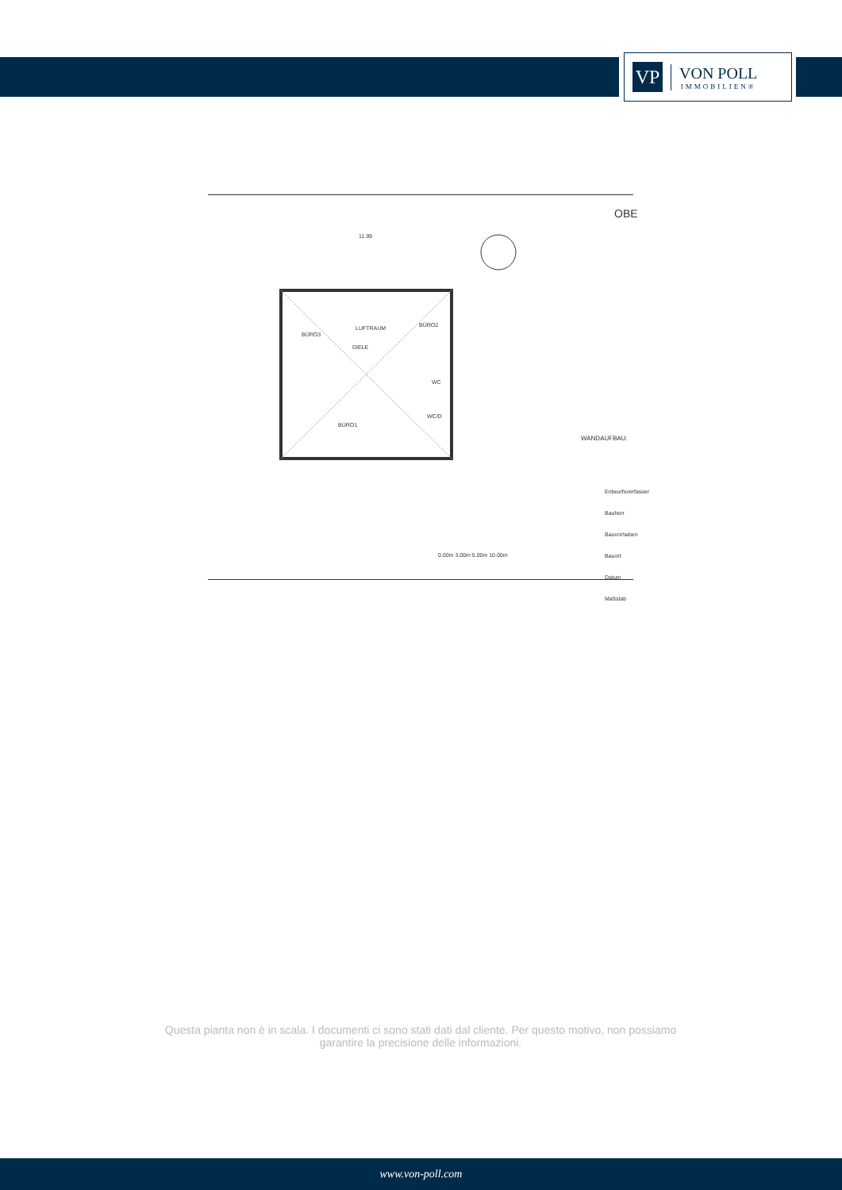VP
VON POLL
IMMOBILIEN®
11.99
BÜRO3
LUFTRAUM BÜRO2
DIELE
WC
WC/D
BÜRO1
OBE
WANDAUFBAU:
0.00m 3.00m 5.00m 10.00m
Entwurfsverfasser
Bauherr
Bauvorhaben
Bauort
Datum
Maßstab
Questa pianta non è in scala. I documenti ci sono stati dati dal cliente. Per questo motivo, non possiamo garantire la precisione delle informazioni.
www.von-poll.com